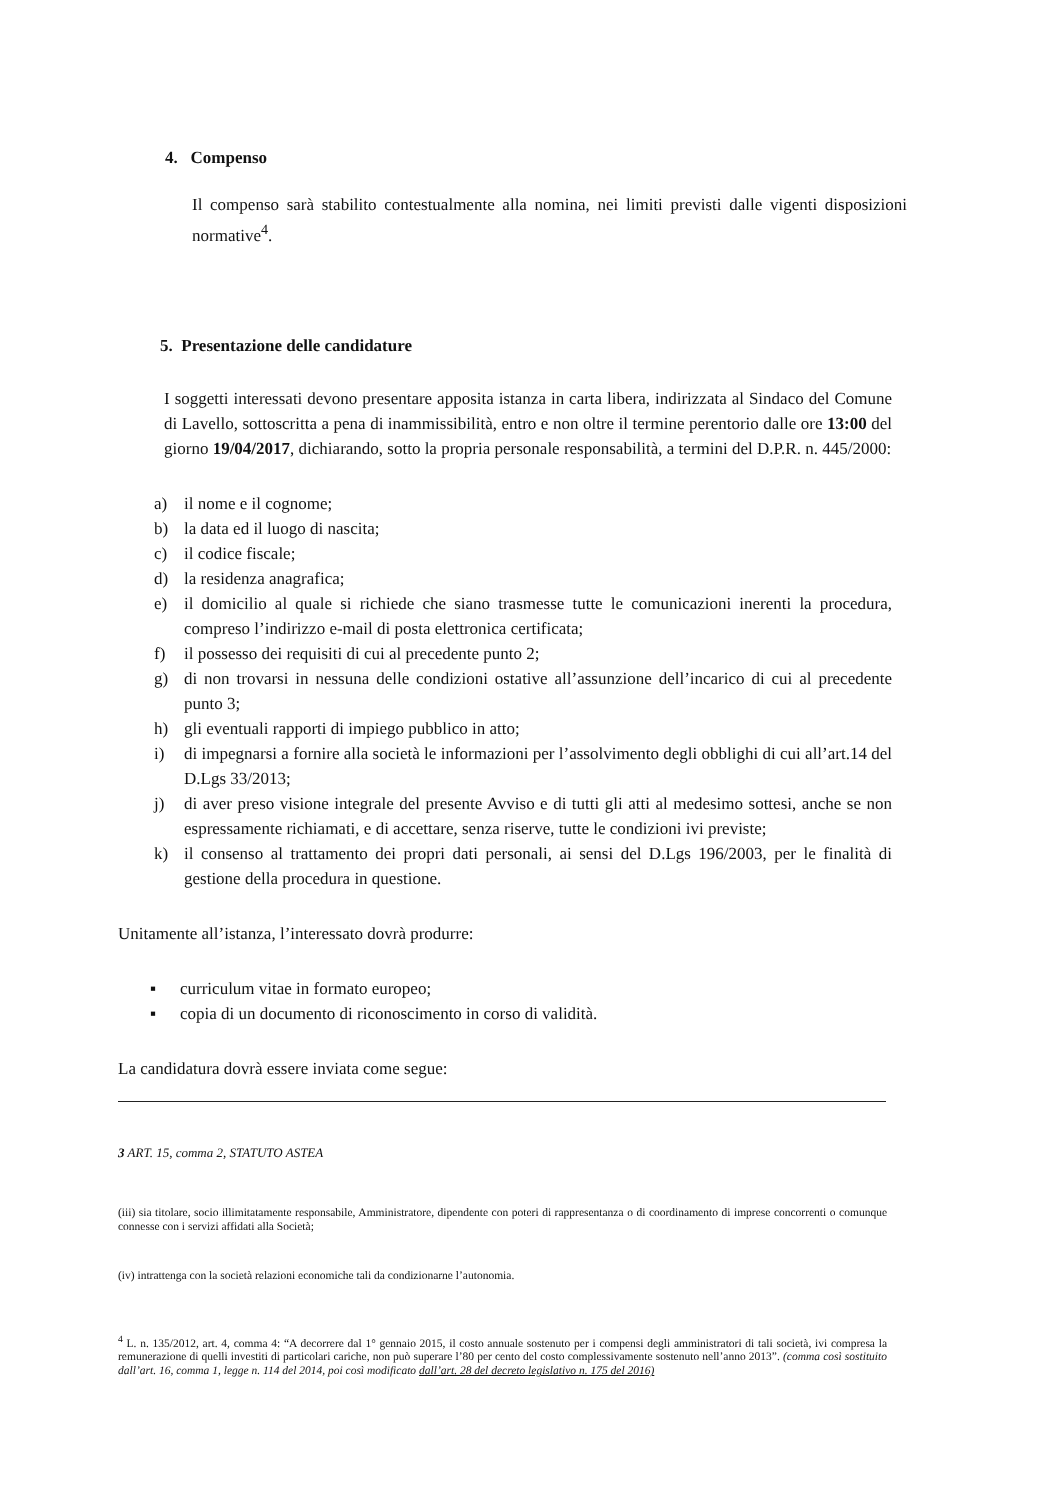4. Compenso
Il compenso sarà stabilito contestualmente alla nomina, nei limiti previsti dalle vigenti disposizioni normative<sup>4</sup>.
5. Presentazione delle candidature
I soggetti interessati devono presentare apposita istanza in carta libera, indirizzata al Sindaco del Comune di Lavello, sottoscritta a pena di inammissibilità, entro e non oltre il termine perentorio dalle ore 13:00 del giorno 19/04/2017, dichiarando, sotto la propria personale responsabilità, a termini del D.P.R. n. 445/2000:
a) il nome e il cognome;
b) la data ed il luogo di nascita;
c) il codice fiscale;
d) la residenza anagrafica;
e) il domicilio al quale si richiede che siano trasmesse tutte le comunicazioni inerenti la procedura, compreso l’indirizzo e-mail di posta elettronica certificata;
f) il possesso dei requisiti di cui al precedente punto 2;
g) di non trovarsi in nessuna delle condizioni ostative all’assunzione dell’incarico di cui al precedente punto 3;
h) gli eventuali rapporti di impiego pubblico in atto;
i) di impegnarsi a fornire alla società le informazioni per l’assolvimento degli obblighi di cui all’art.14 del D.Lgs 33/2013;
j) di aver preso visione integrale del presente Avviso e di tutti gli atti al medesimo sottesi, anche se non espressamente richiamati, e di accettare, senza riserve, tutte le condizioni ivi previste;
k) il consenso al trattamento dei propri dati personali, ai sensi del D.Lgs 196/2003, per le finalità di gestione della procedura in questione.
Unitamente all’istanza, l’interessato dovrà produrre:
▪ curriculum vitae in formato europeo;
▪ copia di un documento di riconoscimento in corso di validità.
La candidatura dovrà essere inviata come segue:
3 ART. 15, comma 2, STATUTO ASTEA
(iii) sia titolare, socio illimitatamente responsabile, Amministratore, dipendente con poteri di rappresentanza o di coordinamento di imprese concorrenti o comunque connesse con i servizi affidati alla Società;
(iv) intrattenga con la società relazioni economiche tali da condizionarne l’autonomia.
<sup>4</sup> L. n. 135/2012, art. 4, comma 4: “A decorrere dal 1° gennaio 2015, il costo annuale sostenuto per i compensi degli amministratori di tali società, ivi compresa la remunerazione di quelli investiti di particolari cariche, non può superare l’80 per cento del costo complessivamente sostenuto nell’anno 2013”. (comma così sostituito dall’art. 16, comma 1, legge n. 114 del 2014, poi così modificato dall’art. 28 del decreto legislativo n. 175 del 2016)